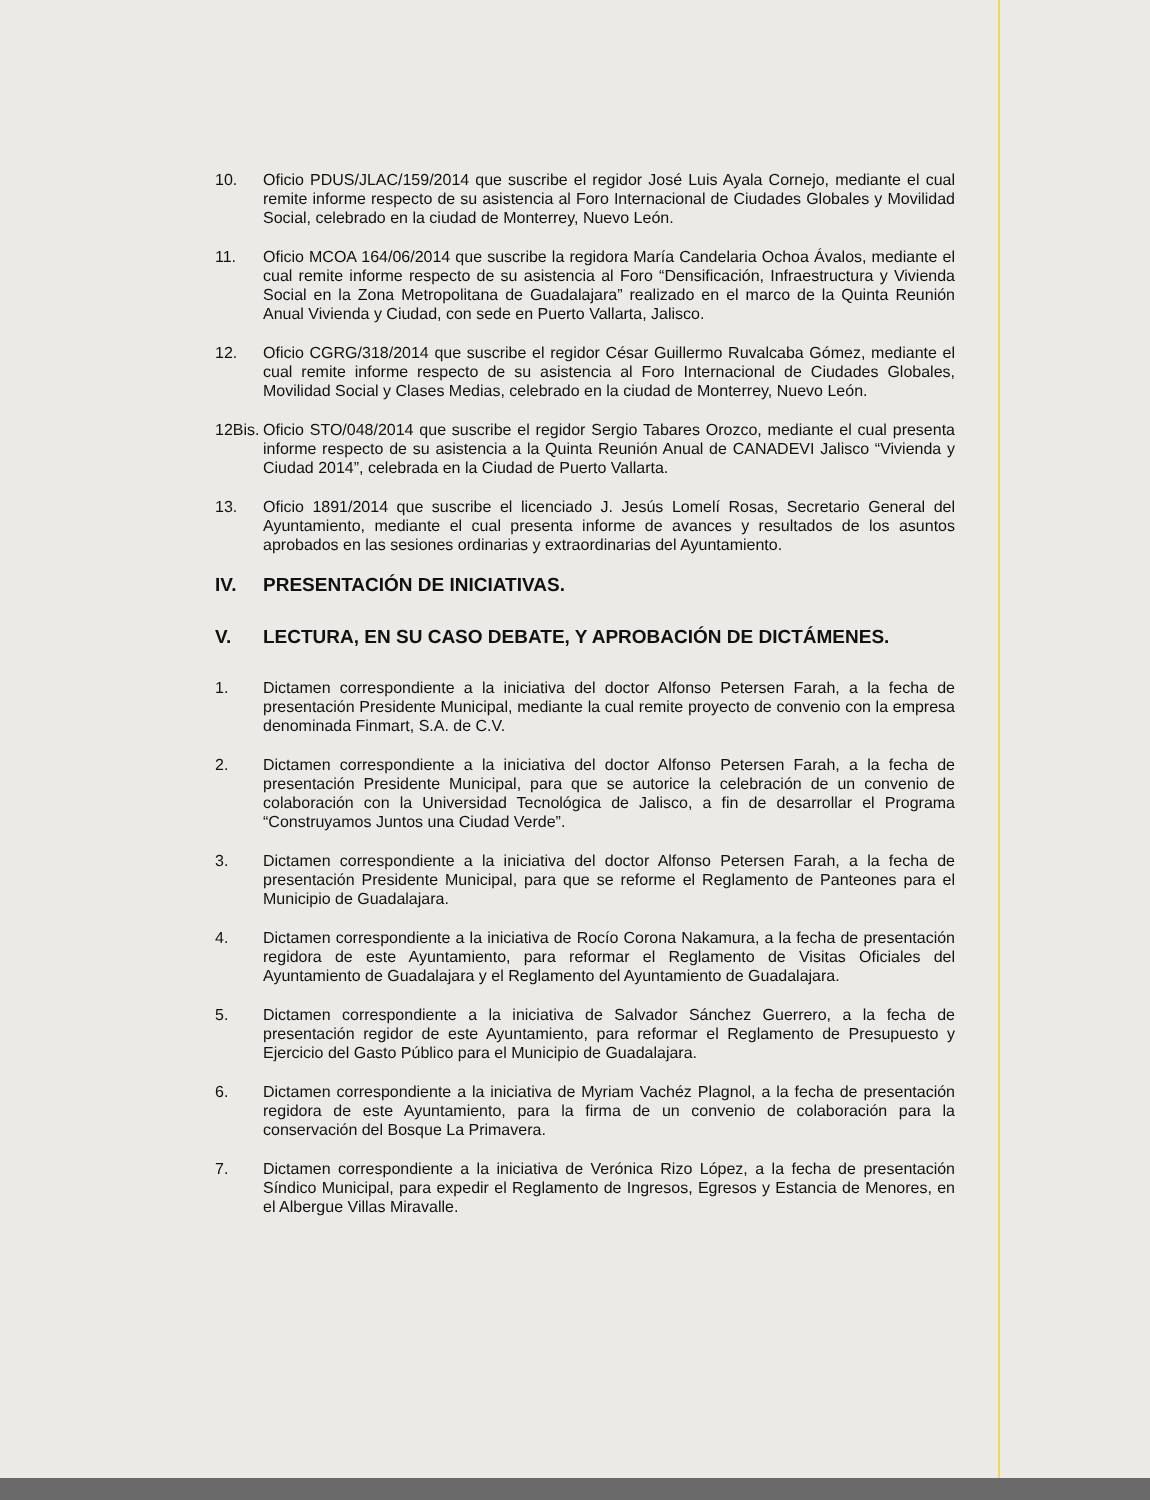10. Oficio PDUS/JLAC/159/2014 que suscribe el regidor José Luis Ayala Cornejo, mediante el cual remite informe respecto de su asistencia al Foro Internacional de Ciudades Globales y Movilidad Social, celebrado en la ciudad de Monterrey, Nuevo León.
11. Oficio MCOA 164/06/2014 que suscribe la regidora María Candelaria Ochoa Ávalos, mediante el cual remite informe respecto de su asistencia al Foro “Densificación, Infraestructura y Vivienda Social en la Zona Metropolitana de Guadalajara” realizado en el marco de la Quinta Reunión Anual Vivienda y Ciudad, con sede en Puerto Vallarta, Jalisco.
12. Oficio CGRG/318/2014 que suscribe el regidor César Guillermo Ruvalcaba Gómez, mediante el cual remite informe respecto de su asistencia al Foro Internacional de Ciudades Globales, Movilidad Social y Clases Medias, celebrado en la ciudad de Monterrey, Nuevo León.
12Bis.
Oficio STO/048/2014 que suscribe el regidor Sergio Tabares Orozco, mediante el cual presenta informe respecto de su asistencia a la Quinta Reunión Anual de CANADEVI Jalisco “Vivienda y Ciudad 2014”, celebrada en la Ciudad de Puerto Vallarta.
13. Oficio 1891/2014 que suscribe el licenciado J. Jesús Lomelí Rosas, Secretario General del Ayuntamiento, mediante el cual presenta informe de avances y resultados de los asuntos aprobados en las sesiones ordinarias y extraordinarias del Ayuntamiento.
IV. PRESENTACIÓN DE INICIATIVAS.
V. LECTURA, EN SU CASO DEBATE, Y APROBACIÓN DE DICTÁMENES.
1. Dictamen correspondiente a la iniciativa del doctor Alfonso Petersen Farah, a la fecha de presentación Presidente Municipal, mediante la cual remite proyecto de convenio con la empresa denominada Finmart, S.A. de C.V.
2. Dictamen correspondiente a la iniciativa del doctor Alfonso Petersen Farah, a la fecha de presentación Presidente Municipal, para que se autorice la celebración de un convenio de colaboración con la Universidad Tecnológica de Jalisco, a fin de desarrollar el Programa “Construyamos Juntos una Ciudad Verde”.
3. Dictamen correspondiente a la iniciativa del doctor Alfonso Petersen Farah, a la fecha de presentación Presidente Municipal, para que se reforme el Reglamento de Panteones para el Municipio de Guadalajara.
4. Dictamen correspondiente a la iniciativa de Rocío Corona Nakamura, a la fecha de presentación regidora de este Ayuntamiento, para reformar el Reglamento de Visitas Oficiales del Ayuntamiento de Guadalajara y el Reglamento del Ayuntamiento de Guadalajara.
5. Dictamen correspondiente a la iniciativa de Salvador Sánchez Guerrero, a la fecha de presentación regidor de este Ayuntamiento, para reformar el Reglamento de Presupuesto y Ejercicio del Gasto Público para el Municipio de Guadalajara.
6. Dictamen correspondiente a la iniciativa de Myriam Vachéz Plagnol, a la fecha de presentación regidora de este Ayuntamiento, para la firma de un convenio de colaboración para la conservación del Bosque La Primavera.
7. Dictamen correspondiente a la iniciativa de Verónica Rizo López, a la fecha de presentación Síndico Municipal, para expedir el Reglamento de Ingresos, Egresos y Estancia de Menores, en el Albergue Villas Miravalle.